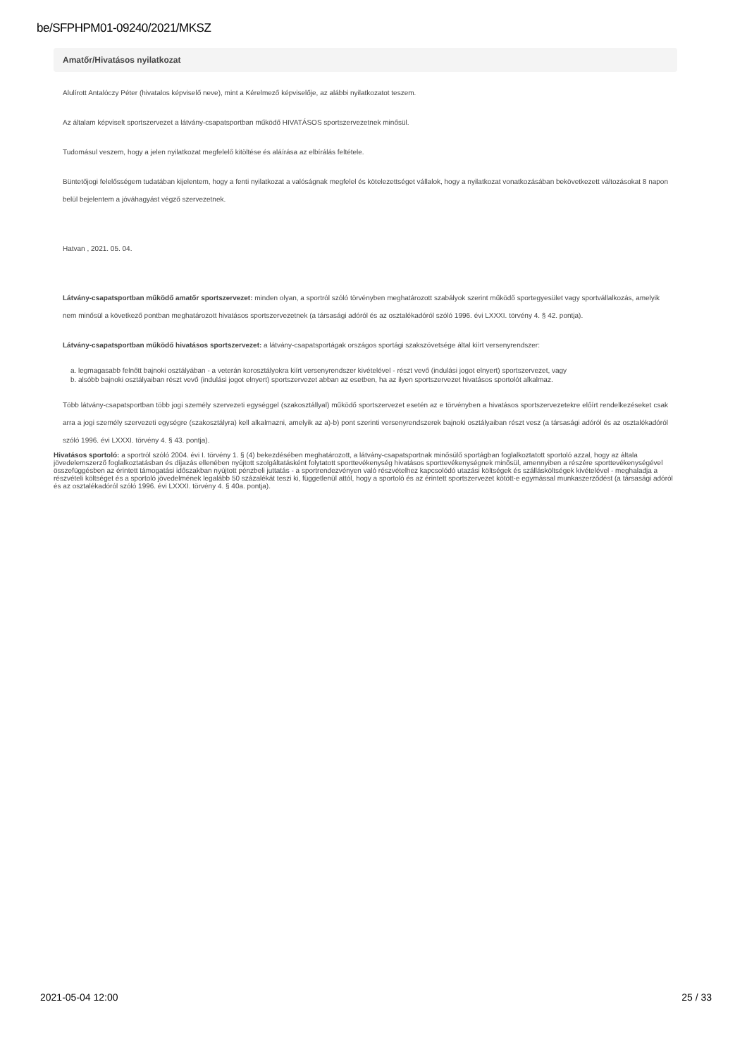be/SFPHPM01-09240/2021/MKSZ
Amatőr/Hivatásos nyilatkozat
Alulírott Antalóczy Péter (hivatalos képviselő neve), mint a Kérelmező képviselője, az alábbi nyilatkozatot teszem.
Az általam képviselt sportszervezet a látvány-csapatsportban működő HIVATÁSOS sportszervezetnek minősül.
Tudomásul veszem, hogy a jelen nyilatkozat megfelelő kitöltése és aláírása az elbírálás feltétele.
Büntetőjogi felelősségem tudatában kijelentem, hogy a fenti nyilatkozat a valóságnak megfelel és kötelezettséget vállalok, hogy a nyilatkozat vonatkozásában bekövetkezett változásokat 8 napon belül bejelentem a jóváhagyást végző szervezetnek.
Hatvan , 2021. 05. 04.
Látvány-csapatsportban működő amatőr sportszervezet: minden olyan, a sportról szóló törvényben meghatározott szabályok szerint működő sportegyesület vagy sportvállalkozás, amelyik nem minősül a következő pontban meghatározott hivatásos sportszervezetnek (a társasági adóról és az osztalékadóról szóló 1996. évi LXXXI. törvény 4. § 42. pontja).
Látvány-csapatsportban működő hivatásos sportszervezet: a látvány-csapatsportágak országos sportági szakszövetsége által kiírt versenyrendszer:
a. legmagasabb felnőtt bajnoki osztályában - a veterán korosztályokra kiírt versenyrendszer kivételével - részt vevő (indulási jogot elnyert) sportszervezet, vagy
b. alsóbb bajnoki osztályaiban részt vevő (indulási jogot elnyert) sportszervezet abban az esetben, ha az ilyen sportszervezet hivatásos sportolót alkalmaz.
Több látvány-csapatsportban több jogi személy szervezeti egységgel (szakosztállyal) működő sportszervezet esetén az e törvényben a hivatásos sportszervezetekre előírt rendelkezéseket csak arra a jogi személy szervezeti egységre (szakosztályra) kell alkalmazni, amelyik az a)-b) pont szerinti versenyrendszerek bajnoki osztályaiban részt vesz (a társasági adóról és az osztalékadóról szóló 1996. évi LXXXI. törvény 4. § 43. pontja).
Hivatásos sportoló: a sportról szóló 2004. évi I. törvény 1. § (4) bekezdésében meghatározott, a látvány-csapatsportnak minősülő sportágban foglalkoztatott sportoló azzal, hogy az általa jövedelemszerző foglalkoztatásban és díjazás ellenében nyújtott szolgáltatásként folytatott sporttevékenység hivatásos sporttevékenységnek minősül, amennyiben a részére sporttevékenységével összefüggésben az érintett támogatási időszakban nyújtott pénzbeli juttatás - a sportrendezvényen való részvételhez kapcsolódó utazási költségek és szállásköltségek kivételével - meghaladja a részvételi költséget és a sportoló jövedelmének legalább 50 százalékát teszi ki, függetlenül attól, hogy a sportoló és az érintett sportszervezet kötött-e egymással munkaszerződést (a társasági adóról és az osztalékadóról szóló 1996. évi LXXXI. törvény 4. § 40a. pontja).
2021-05-04 12:00 25 / 33